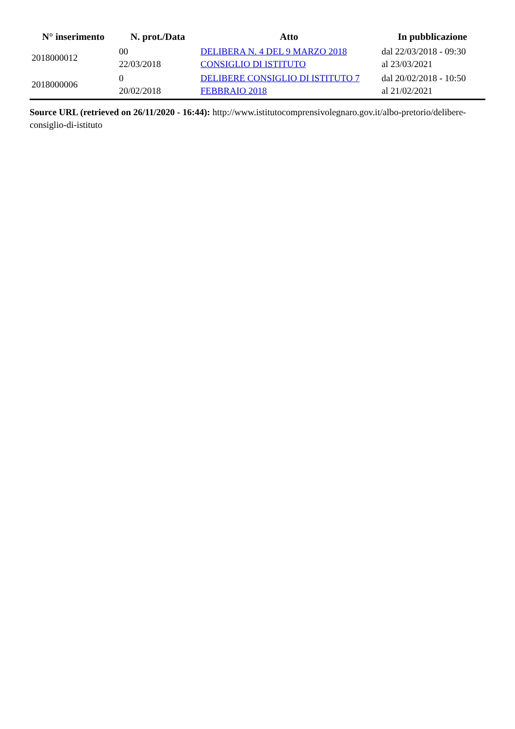| N° inserimento | N. prot./Data | Atto | In pubblicazione |
| --- | --- | --- | --- |
| 2018000012 | 00 22/03/2018 | DELIBERA N. 4 DEL 9 MARZO 2018 CONSIGLIO DI ISTITUTO | dal 22/03/2018 - 09:30 al 23/03/2021 |
| 2018000006 | 0 20/02/2018 | DELIBERE CONSIGLIO DI ISTITUTO 7 FEBBRAIO 2018 | dal 20/02/2018 - 10:50 al 21/02/2021 |
Source URL (retrieved on 26/11/2020 - 16:44): http://www.istitutocomprensivolegnaro.gov.it/albo-pretorio/delibere-consiglio-di-istituto